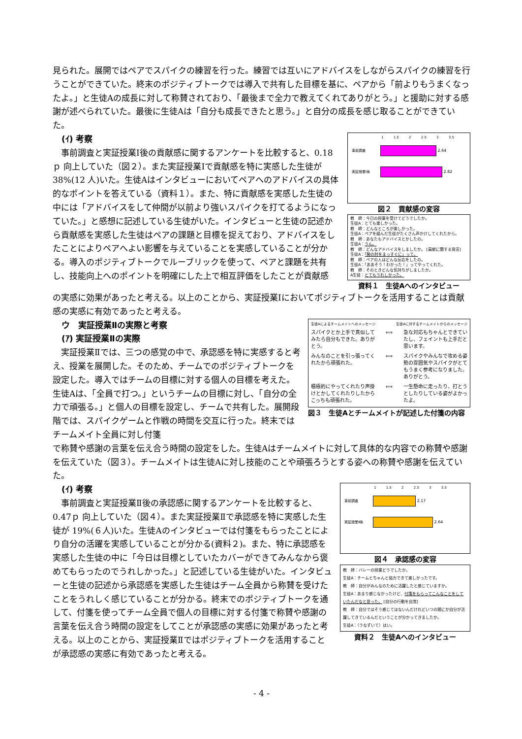見られた。展開ではペアでスパイクの練習を行った。練習では互いにアドバイスをしながらスパイクの練習を行うことができていた。終末のポジティブトークでは導入で共有した目標を基に、ペアから「前よりもうまくなったよ。」と生徒Aの成長に対して称賛されており、「最後まで全力で教えてくれてありがとう。」と援助に対する感謝が述べられていた。最後に生徒Aは「自分も成長できたと思う。」と自分の成長を感じ取ることができていた。
(ｲ) 考察
　事前調査と実証授業Ⅰ後の貢献感に関するアンケートを比較すると、0.18ｐ 向上していた（図２）。また実証授業Ⅰで貢献感を特に実感した生徒が 38%(12 人)いた。生徒Aはインタビューにおいてペアへのアドバイスの具体的なポイントを答えている（資料１）。また、特に貢献感を実感した生徒の中には「アドバイスをして仲間が以前より強いスパイクを打てるようになっていた。」と感想に記述している生徒がいた。インタビューと生徒の記述から貢献感を実感した生徒はペアの課題と目標を捉えており、アドバイスをしたことによりペアへよい影響を与えていることを実感していることが分かる。導入のポジティブトークでルーブリックを使って、ペアと課題を共有し、技能向上へのポイントを明確にした上で相互評価をしたことが貢献感
1 1.5 2 2.5 3 3.5
事前調査 2.64
実証授業Ⅰ後 2.82
図２　貢献感の変容
教　師：今日の授業を受けてどうでしたか。
生徒A：とても楽しかった。
教　師：どんなところが楽しかった。
生徒A：ペアを組んだ生徒がたくさん声かけしてくれたから。
教　師：あなたもアドバイスとかしたの。
生徒A：うん。
教　師：どんなアドバイスをしましたか。 [貢献に関する発言]
生徒A：「腕の肘をまっすぐに」って。
教　師：ペアの人はどんな反応をしたの。
生徒A：「ああそう！わかった！」ってやってくれた。
教　師：そのときどんな気持ちがしましたか。
A生徒：とてもうれしかった。
資料１　生徒Aへのインタビュー
の実感に効果があったと考える。以上のことから、実証授業Ⅰにおいてポジティブトークを活用することは貢献感の実感に有効であったと考える。
ウ　実証授業Ⅱの実際と考察
(ｱ) 実証授業Ⅱの実際
　実証授業Ⅱでは、三つの感覚の中で、承認感を特に実感すると考え、授業を展開した。そのため、チームでのポジティブトークを設定した。導入ではチームの目標に対する個人の目標を考えた。生徒Aは、「全員で打つ。」というチームの目標に対し、「自分の全力で頑張る。」と個人の目標を設定し、チームで共有した。展開段階では、スパイクゲームと作戦の時間を交互に行った。終末ではチームメイト全員に対し付箋
生徒Aによるチームメイトへのメッセージ 生徒Aに対するチームメイトからのメッセージ
スパイクとか上手で真似してみたら自分もできた。ありがとう。 ⟺ 急な対応もちゃんとできていたし、フェイントも上手だと思います。
みんなのことを引っ張ってくれたから頑張れた。 ⟺ スパイクやみんなで攻める姿勢の雰囲気やスパイクがとてもうまく参考になりました。ありがとう。
積極的にやってくれたり声掛けとかしてくれたりしたからこっちも頑張れた。 ⟺ 一生懸命に走ったり、打とうとしたりしている姿がよかったよ。
図３　生徒Aとチームメイトが記述した付箋の内容
で称賛や感謝の言葉を伝え合う時間の設定をした。生徒Aはチームメイトに対して具体的な内容での称賛や感謝を伝えていた（図３）。チームメイトは生徒Aに対し技能のことや頑張ろうとする姿への称賛や感謝を伝えていた。
(ｲ) 考察
　事前調査と実証授業Ⅱ後の承認感に関するアンケートを比較すると、0.47ｐ 向上していた（図４）。また実証授業Ⅱで承認感を特に実感した生徒が 19%(６人)いた。生徒Aのインタビューでは付箋をもらったことにより自分の活躍を実感していることが分かる(資料２)。また、特に承認感を実感した生徒の中に「今日は目標としていたカバーができてみんなから褒めてもらったのでうれしかった。」と記述している生徒がいた。インタビューと生徒の記述から承認感を実感した生徒はチーム全員から称賛を受けたことをうれしく感じていることが分かる。終末でのポジティブトークを通して、付箋を使ってチーム全員で個人の目標に対する付箋で称賛や感謝の言葉を伝え合う時間の設定をしてことが承認感の実感に効果があったと考える。以上のことから、実証授業Ⅱではポジティブトークを活用することが承認感の実感に有効であったと考える。
1 1.5 2 2.5 3 3.5
事前調査 2.17
実証授業Ⅱ後 2.64
図４　承認感の変容
教　師：バレーの授業どうでしたか。
生徒A：チームとちゃんと協力できて楽しかったです。
教　師：自分がみんなのために活躍したと感じていますか。
生徒A：あまり感じなかったけど、付箋をもらってこんなことをしていたんだなと思った。 [自分の行動を自覚]
教　師：自分ではそう感じてはないんだけれどいつの間にか自分が活躍してきているんだということが分かってきましたか。
生徒A：（うなずいて）はい。
資料２　生徒Aへのインタビュー
- 4 -